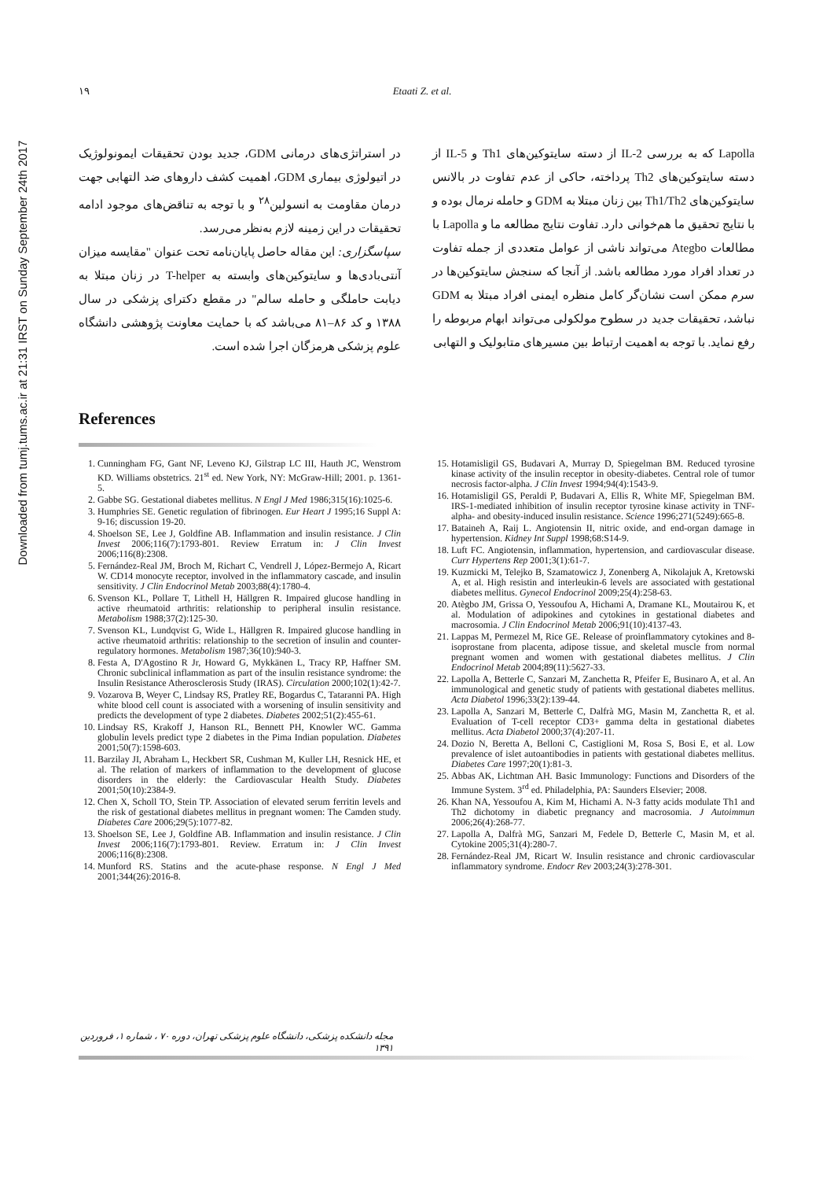Downloaded from tumj.tums.ac.ir at 21:31 IRST on Sunday September 24th 2017
۱۹ Etaati Z. et al.
Lapolla که به بررسی IL-2 از دسته سایتوکین‌های Th1 و IL-5 از دسته سایتوکین‌های Th2 پرداخته، حاکی از عدم تفاوت در بالانس سایتوکین‌های Th1/Th2 بین زنان مبتلا به GDM و حامله نرمال بوده و با نتایج تحقیق ما هم‌خوانی دارد. تفاوت نتایج مطالعه ما و Lapolla با مطالعات Ategbo می‌تواند ناشی از عوامل متعددی از جمله تفاوت در تعداد افراد مورد مطالعه باشد. از آنجا که سنجش سایتوکین‌ها در سرم ممکن است نشان‌گر کامل منظره ایمنی افراد مبتلا به GDM نباشد، تحقیقات جدید در سطوح مولکولی می‌تواند ابهام مربوطه را رفع نماید. با توجه به اهمیت ارتباط بین مسیرهای متابولیک و التهابی
در استراتژی‌های درمانی GDM، جدید بودن تحقیقات ایمونولوژیک در اتیولوژی بیماری GDM، اهمیت کشف داروهای ضد التهابی جهت درمان مقاومت به انسولین<sup>۲۸</sup> و با توجه به تناقض‌های موجود ادامه تحقیقات در این زمینه لازم به‌نظر می‌رسد.
سپاسگزاری: این مقاله حاصل پایان‌نامه تحت عنوان "مقایسه میزان آنتی‌بادی‌ها و سایتوکین‌های وابسته به T-helper در زنان مبتلا به دیابت حاملگی و حامله سالم" در مقطع دکترای پزشکی در سال ۱۳۸۸ و کد ۸۶–۸۱ می‌باشد که با حمایت معاونت پژوهشی دانشگاه علوم پزشکی هرمزگان اجرا شده است.
References
1. Cunningham FG, Gant NF, Leveno KJ, Gilstrap LC III, Hauth JC, Wenstrom KD. Williams obstetrics. 21<sup>st</sup> ed. New York, NY: McGraw-Hill; 2001. p. 1361-5.
2. Gabbe SG. Gestational diabetes mellitus. N Engl J Med 1986;315(16):1025-6.
3. Humphries SE. Genetic regulation of fibrinogen. Eur Heart J 1995;16 Suppl A: 9-16; discussion 19-20.
4. Shoelson SE, Lee J, Goldfine AB. Inflammation and insulin resistance. J Clin Invest 2006;116(7):1793-801. Review Erratum in: J Clin Invest 2006;116(8):2308.
5. Fernández-Real JM, Broch M, Richart C, Vendrell J, López-Bermejo A, Ricart W. CD14 monocyte receptor, involved in the inflammatory cascade, and insulin sensitivity. J Clin Endocrinol Metab 2003;88(4):1780-4.
6. Svenson KL, Pollare T, Lithell H, Hällgren R. Impaired glucose handling in active rheumatoid arthritis: relationship to peripheral insulin resistance. Metabolism 1988;37(2):125-30.
7. Svenson KL, Lundqvist G, Wide L, Hällgren R. Impaired glucose handling in active rheumatoid arthritis: relationship to the secretion of insulin and counter-regulatory hormones. Metabolism 1987;36(10):940-3.
8. Festa A, D'Agostino R Jr, Howard G, Mykkänen L, Tracy RP, Haffner SM. Chronic subclinical inflammation as part of the insulin resistance syndrome: the Insulin Resistance Atherosclerosis Study (IRAS). Circulation 2000;102(1):42-7.
9. Vozarova B, Weyer C, Lindsay RS, Pratley RE, Bogardus C, Tataranni PA. High white blood cell count is associated with a worsening of insulin sensitivity and predicts the development of type 2 diabetes. Diabetes 2002;51(2):455-61.
10. Lindsay RS, Krakoff J, Hanson RL, Bennett PH, Knowler WC. Gamma globulin levels predict type 2 diabetes in the Pima Indian population. Diabetes 2001;50(7):1598-603.
11. Barzilay JI, Abraham L, Heckbert SR, Cushman M, Kuller LH, Resnick HE, et al. The relation of markers of inflammation to the development of glucose disorders in the elderly: the Cardiovascular Health Study. Diabetes 2001;50(10):2384-9.
12. Chen X, Scholl TO, Stein TP. Association of elevated serum ferritin levels and the risk of gestational diabetes mellitus in pregnant women: The Camden study. Diabetes Care 2006;29(5):1077-82.
13. Shoelson SE, Lee J, Goldfine AB. Inflammation and insulin resistance. J Clin Invest 2006;116(7):1793-801. Review. Erratum in: J Clin Invest 2006;116(8):2308.
14. Munford RS. Statins and the acute-phase response. N Engl J Med 2001;344(26):2016-8.
15. Hotamisligil GS, Budavari A, Murray D, Spiegelman BM. Reduced tyrosine kinase activity of the insulin receptor in obesity-diabetes. Central role of tumor necrosis factor-alpha. J Clin Invest 1994;94(4):1543-9.
16. Hotamisligil GS, Peraldi P, Budavari A, Ellis R, White MF, Spiegelman BM. IRS-1-mediated inhibition of insulin receptor tyrosine kinase activity in TNF-alpha- and obesity-induced insulin resistance. Science 1996;271(5249):665-8.
17. Bataineh A, Raij L. Angiotensin II, nitric oxide, and end-organ damage in hypertension. Kidney Int Suppl 1998;68:S14-9.
18. Luft FC. Angiotensin, inflammation, hypertension, and cardiovascular disease. Curr Hypertens Rep 2001;3(1):61-7.
19. Kuzmicki M, Telejko B, Szamatowicz J, Zonenberg A, Nikolajuk A, Kretowski A, et al. High resistin and interleukin-6 levels are associated with gestational diabetes mellitus. Gynecol Endocrinol 2009;25(4):258-63.
20. Atègbo JM, Grissa O, Yessoufou A, Hichami A, Dramane KL, Moutairou K, et al. Modulation of adipokines and cytokines in gestational diabetes and macrosomia. J Clin Endocrinol Metab 2006;91(10):4137-43.
21. Lappas M, Permezel M, Rice GE. Release of proinflammatory cytokines and 8-isoprostane from placenta, adipose tissue, and skeletal muscle from normal pregnant women and women with gestational diabetes mellitus. J Clin Endocrinol Metab 2004;89(11):5627-33.
22. Lapolla A, Betterle C, Sanzari M, Zanchetta R, Pfeifer E, Businaro A, et al. An immunological and genetic study of patients with gestational diabetes mellitus. Acta Diabetol 1996;33(2):139-44.
23. Lapolla A, Sanzari M, Betterle C, Dalfrà MG, Masin M, Zanchetta R, et al. Evaluation of T-cell receptor CD3+ gamma delta in gestational diabetes mellitus. Acta Diabetol 2000;37(4):207-11.
24. Dozio N, Beretta A, Belloni C, Castiglioni M, Rosa S, Bosi E, et al. Low prevalence of islet autoantibodies in patients with gestational diabetes mellitus. Diabetes Care 1997;20(1):81-3.
25. Abbas AK, Lichtman AH. Basic Immunology: Functions and Disorders of the Immune System. 3<sup>rd</sup> ed. Philadelphia, PA: Saunders Elsevier; 2008.
26. Khan NA, Yessoufou A, Kim M, Hichami A. N-3 fatty acids modulate Th1 and Th2 dichotomy in diabetic pregnancy and macrosomia. J Autoimmun 2006;26(4):268-77.
27. Lapolla A, Dalfrà MG, Sanzari M, Fedele D, Betterle C, Masin M, et al. Cytokine 2005;31(4):280-7.
28. Fernández-Real JM, Ricart W. Insulin resistance and chronic cardiovascular inflammatory syndrome. Endocr Rev 2003;24(3):278-301.
مجله دانشکده پزشکی، دانشگاه علوم پزشکی تهران، دوره ۷۰ ، شماره ۱، فروردین ۱۳۹۱